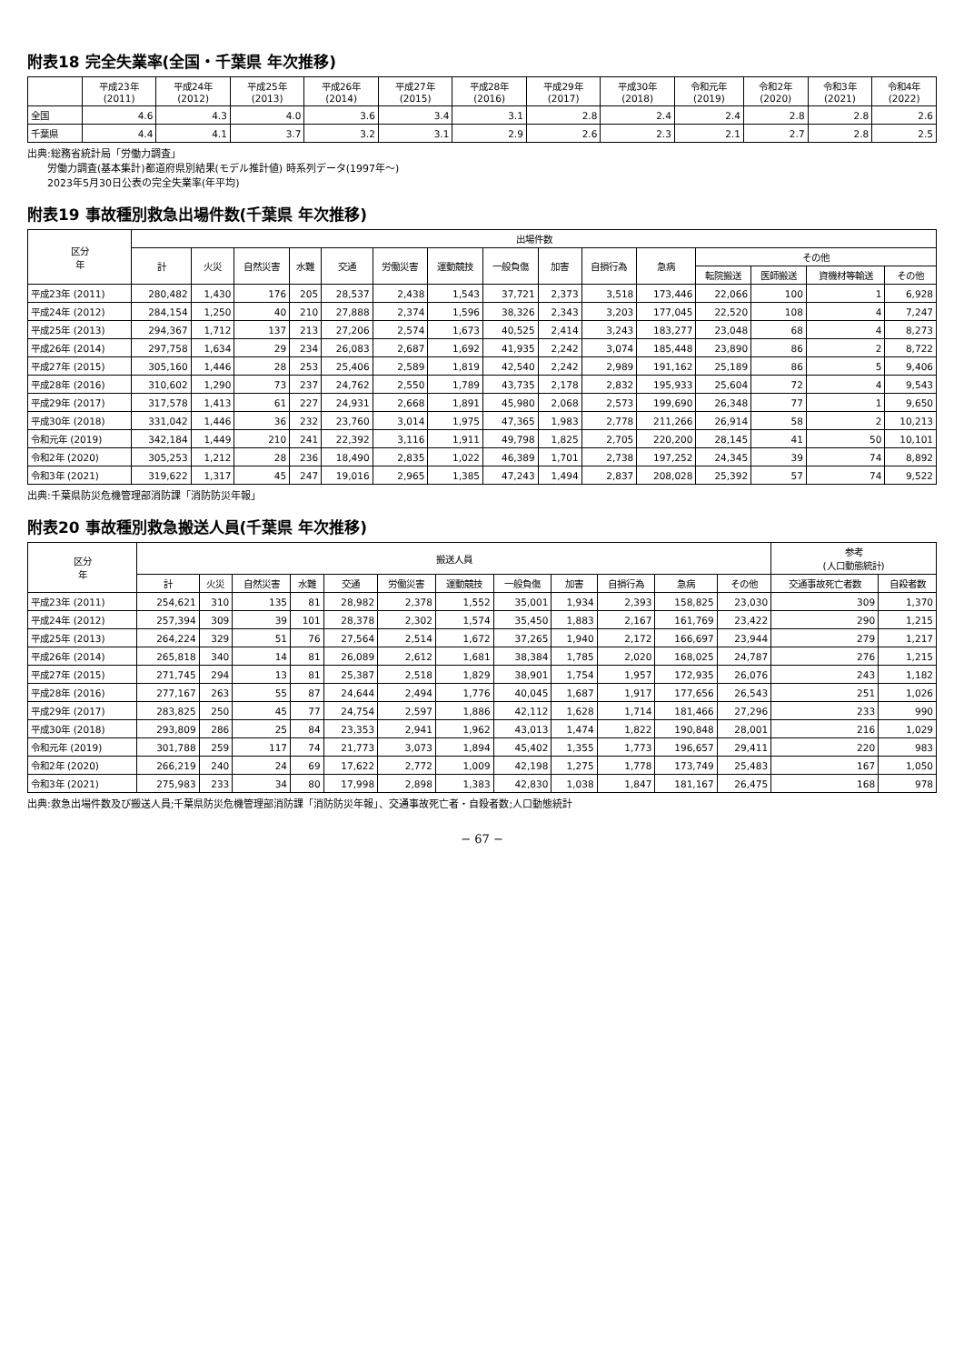附表18 完全失業率(全国・千葉県 年次推移)
| | 平成23年 (2011) | 平成24年 (2012) | 平成25年 (2013) | 平成26年 (2014) | 平成27年 (2015) | 平成28年 (2016) | 平成29年 (2017) | 平成30年 (2018) | 令和元年 (2019) | 令和2年 (2020) | 令和3年 (2021) | 令和4年 (2022) |
| --- | --- | --- | --- | --- | --- | --- | --- | --- | --- | --- | --- | --- |
| 全国 | 4.6 | 4.3 | 4.0 | 3.6 | 3.4 | 3.1 | 2.8 | 2.4 | 2.4 | 2.8 | 2.8 | 2.6 |
| 千葉県 | 4.4 | 4.1 | 3.7 | 3.2 | 3.1 | 2.9 | 2.6 | 2.3 | 2.1 | 2.7 | 2.8 | 2.5 |
出典:総務省統計局「労働力調査」
　　労働力調査(基本集計)都道府県別結果(モデル推計値) 時系列データ(1997年～)
　　2023年5月30日公表の完全失業率(年平均)
附表19 事故種別救急出場件数(千葉県 年次推移)
| 区分 年 | 出場件数 | | | | | | | | | | | | | | |
| --- | --- | --- | --- | --- | --- | --- | --- | --- | --- | --- | --- | --- | --- | --- | --- |
| | 計 | 火災 | 自然災害 | 水難 | 交通 | 労働災害 | 運動競技 | 一般負傷 | 加害 | 自損行為 | 急病 | その他 | | | |
| | | | | | | | | | | | | 転院搬送 | 医師搬送 | 資機材等輸送 | その他 |
| 平成23年 (2011) | 280,482 | 1,430 | 176 | 205 | 28,537 | 2,438 | 1,543 | 37,721 | 2,373 | 3,518 | 173,446 | 22,066 | 100 | 1 | 6,928 |
| 平成24年 (2012) | 284,154 | 1,250 | 40 | 210 | 27,888 | 2,374 | 1,596 | 38,326 | 2,343 | 3,203 | 177,045 | 22,520 | 108 | 4 | 7,247 |
| 平成25年 (2013) | 294,367 | 1,712 | 137 | 213 | 27,206 | 2,574 | 1,673 | 40,525 | 2,414 | 3,243 | 183,277 | 23,048 | 68 | 4 | 8,273 |
| 平成26年 (2014) | 297,758 | 1,634 | 29 | 234 | 26,083 | 2,687 | 1,692 | 41,935 | 2,242 | 3,074 | 185,448 | 23,890 | 86 | 2 | 8,722 |
| 平成27年 (2015) | 305,160 | 1,446 | 28 | 253 | 25,406 | 2,589 | 1,819 | 42,540 | 2,242 | 2,989 | 191,162 | 25,189 | 86 | 5 | 9,406 |
| 平成28年 (2016) | 310,602 | 1,290 | 73 | 237 | 24,762 | 2,550 | 1,789 | 43,735 | 2,178 | 2,832 | 195,933 | 25,604 | 72 | 4 | 9,543 |
| 平成29年 (2017) | 317,578 | 1,413 | 61 | 227 | 24,931 | 2,668 | 1,891 | 45,980 | 2,068 | 2,573 | 199,690 | 26,348 | 77 | 1 | 9,650 |
| 平成30年 (2018) | 331,042 | 1,446 | 36 | 232 | 23,760 | 3,014 | 1,975 | 47,365 | 1,983 | 2,778 | 211,266 | 26,914 | 58 | 2 | 10,213 |
| 令和元年 (2019) | 342,184 | 1,449 | 210 | 241 | 22,392 | 3,116 | 1,911 | 49,798 | 1,825 | 2,705 | 220,200 | 28,145 | 41 | 50 | 10,101 |
| 令和2年 (2020) | 305,253 | 1,212 | 28 | 236 | 18,490 | 2,835 | 1,022 | 46,389 | 1,701 | 2,738 | 197,252 | 24,345 | 39 | 74 | 8,892 |
| 令和3年 (2021) | 319,622 | 1,317 | 45 | 247 | 19,016 | 2,965 | 1,385 | 47,243 | 1,494 | 2,837 | 208,028 | 25,392 | 57 | 74 | 9,522 |
出典:千葉県防災危機管理部消防課「消防防災年報」
附表20 事故種別救急搬送人員(千葉県 年次推移)
| 区分 年 | 搬送人員 | | | | | | | | | | | | 参考 (人口動態統計) | |
| --- | --- | --- | --- | --- | --- | --- | --- | --- | --- | --- | --- | --- | --- | --- |
| | 計 | 火災 | 自然災害 | 水難 | 交通 | 労働災害 | 運動競技 | 一般負傷 | 加害 | 自損行為 | 急病 | その他 | 交通事故死亡者数 | 自殺者数 |
| 平成23年 (2011) | 254,621 | 310 | 135 | 81 | 28,982 | 2,378 | 1,552 | 35,001 | 1,934 | 2,393 | 158,825 | 23,030 | 309 | 1,370 |
| 平成24年 (2012) | 257,394 | 309 | 39 | 101 | 28,378 | 2,302 | 1,574 | 35,450 | 1,883 | 2,167 | 161,769 | 23,422 | 290 | 1,215 |
| 平成25年 (2013) | 264,224 | 329 | 51 | 76 | 27,564 | 2,514 | 1,672 | 37,265 | 1,940 | 2,172 | 166,697 | 23,944 | 279 | 1,217 |
| 平成26年 (2014) | 265,818 | 340 | 14 | 81 | 26,089 | 2,612 | 1,681 | 38,384 | 1,785 | 2,020 | 168,025 | 24,787 | 276 | 1,215 |
| 平成27年 (2015) | 271,745 | 294 | 13 | 81 | 25,387 | 2,518 | 1,829 | 38,901 | 1,754 | 1,957 | 172,935 | 26,076 | 243 | 1,182 |
| 平成28年 (2016) | 277,167 | 263 | 55 | 87 | 24,644 | 2,494 | 1,776 | 40,045 | 1,687 | 1,917 | 177,656 | 26,543 | 251 | 1,026 |
| 平成29年 (2017) | 283,825 | 250 | 45 | 77 | 24,754 | 2,597 | 1,886 | 42,112 | 1,628 | 1,714 | 181,466 | 27,296 | 233 | 990 |
| 平成30年 (2018) | 293,809 | 286 | 25 | 84 | 23,353 | 2,941 | 1,962 | 43,013 | 1,474 | 1,822 | 190,848 | 28,001 | 216 | 1,029 |
| 令和元年 (2019) | 301,788 | 259 | 117 | 74 | 21,773 | 3,073 | 1,894 | 45,402 | 1,355 | 1,773 | 196,657 | 29,411 | 220 | 983 |
| 令和2年 (2020) | 266,219 | 240 | 24 | 69 | 17,622 | 2,772 | 1,009 | 42,198 | 1,275 | 1,778 | 173,749 | 25,483 | 167 | 1,050 |
| 令和3年 (2021) | 275,983 | 233 | 34 | 80 | 17,998 | 2,898 | 1,383 | 42,830 | 1,038 | 1,847 | 181,167 | 26,475 | 168 | 978 |
出典:救急出場件数及び搬送人員;千葉県防災危機管理部消防課「消防防災年報」、交通事故死亡者・自殺者数;人口動態統計
− 67 −